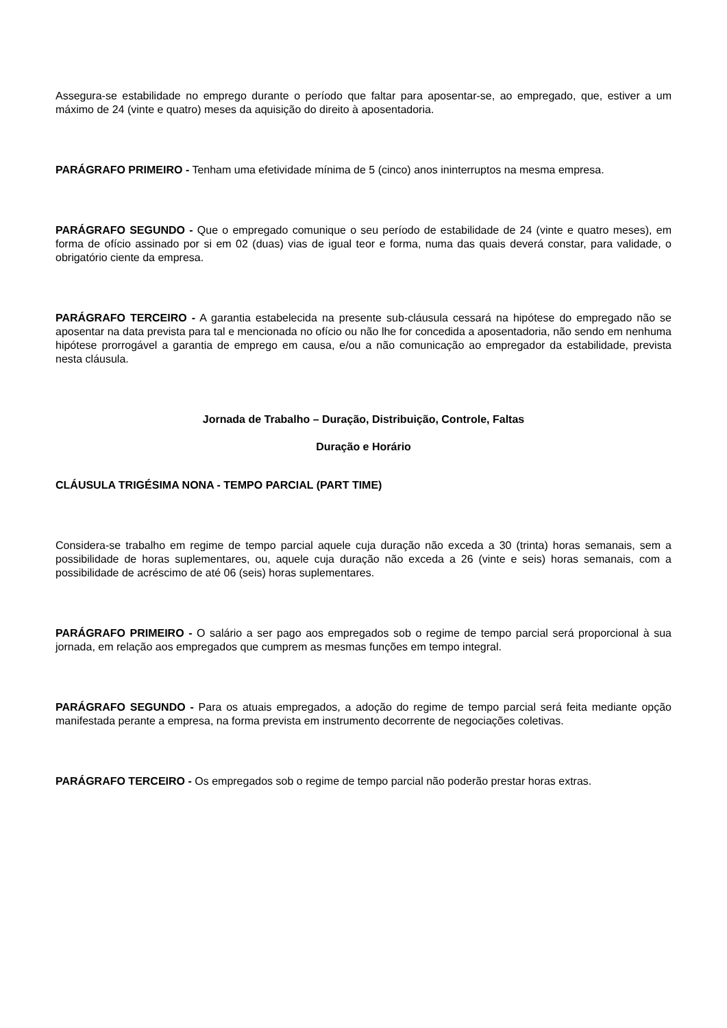Assegura-se estabilidade no emprego durante o período que faltar para aposentar-se, ao empregado, que, estiver a um máximo de 24 (vinte e quatro) meses da aquisição do direito à aposentadoria.
PARÁGRAFO PRIMEIRO - Tenham uma efetividade mínima de 5 (cinco) anos ininterruptos na mesma empresa.
PARÁGRAFO SEGUNDO - Que o empregado comunique o seu período de estabilidade de 24 (vinte e quatro meses), em forma de ofício assinado por si em 02 (duas) vias de igual teor e forma, numa das quais deverá constar, para validade, o obrigatório ciente da empresa.
PARÁGRAFO TERCEIRO - A garantia estabelecida na presente sub-cláusula cessará na hipótese do empregado não se aposentar na data prevista para tal e mencionada no ofício ou não lhe for concedida a aposentadoria, não sendo em nenhuma hipótese prorrogável a garantia de emprego em causa, e/ou a não comunicação ao empregador da estabilidade, prevista nesta cláusula.
Jornada de Trabalho – Duração, Distribuição, Controle, Faltas
Duração e Horário
CLÁUSULA TRIGÉSIMA NONA - TEMPO PARCIAL (PART TIME)
Considera-se trabalho em regime de tempo parcial aquele cuja duração não exceda a 30 (trinta) horas semanais, sem a possibilidade de horas suplementares, ou, aquele cuja duração não exceda a 26 (vinte e seis) horas semanais, com a possibilidade de acréscimo de até 06 (seis) horas suplementares.
PARÁGRAFO PRIMEIRO - O salário a ser pago aos empregados sob o regime de tempo parcial será proporcional à sua jornada, em relação aos empregados que cumprem as mesmas funções em tempo integral.
PARÁGRAFO SEGUNDO - Para os atuais empregados, a adoção do regime de tempo parcial será feita mediante opção manifestada perante a empresa, na forma prevista em instrumento decorrente de negociações coletivas.
PARÁGRAFO TERCEIRO - Os empregados sob o regime de tempo parcial não poderão prestar horas extras.